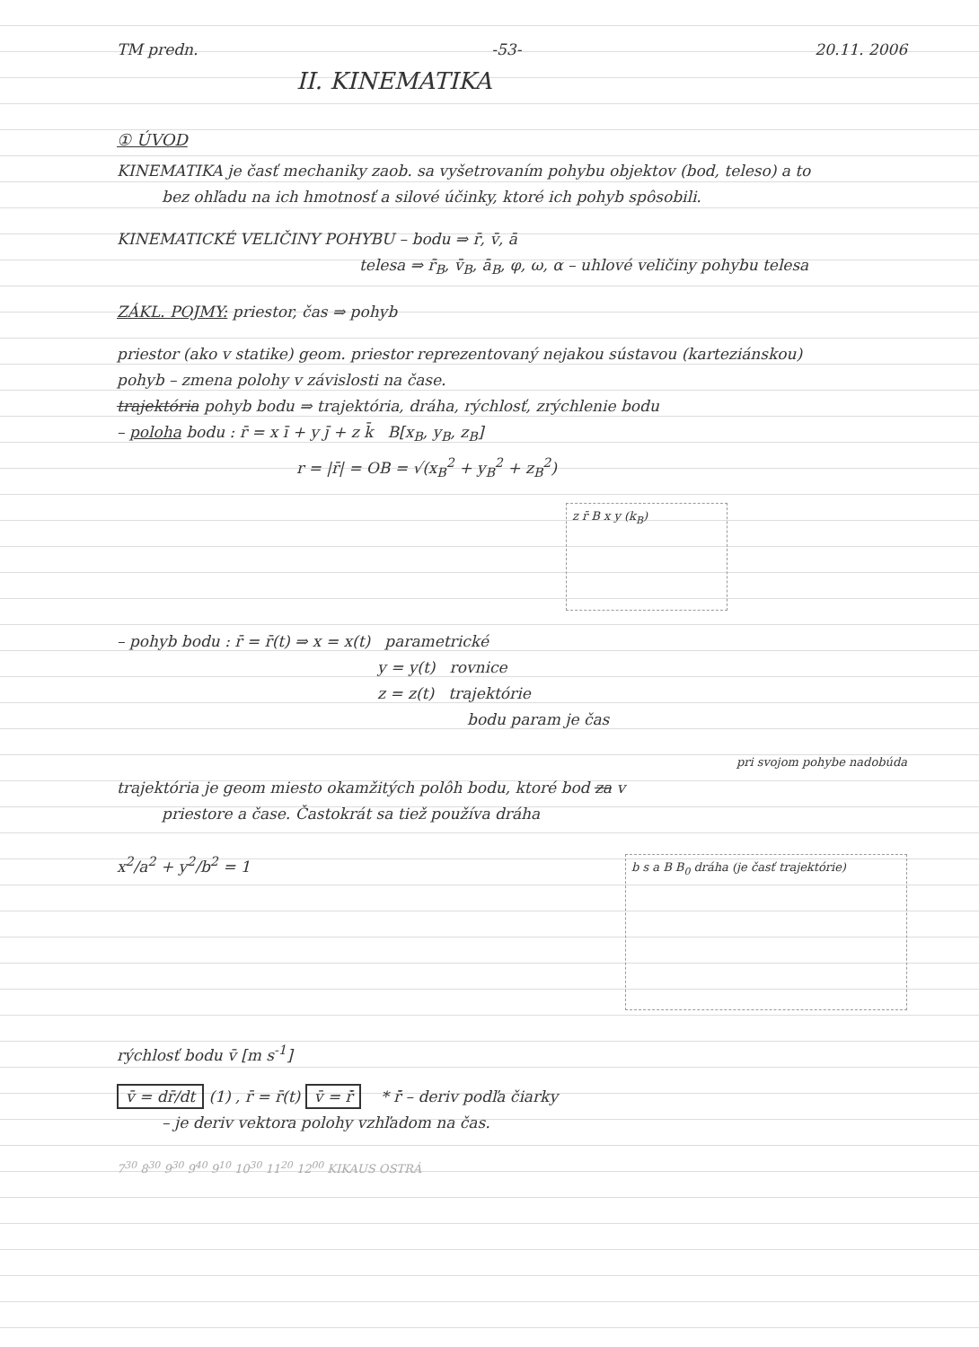TM predn. -53- 20.11. 2006
II. KINEMATIKA
① ÚVOD
KINEMATIKA je časť mechaniky zaob. sa vyšetrovaním pohybu objektov (bod, teleso) a to
bez ohľadu na ich hmotnosť a silové účinky, ktoré ich pohyb spôsobili.
KINEMATICKÉ VELIČINY POHYBU – bodu ⇒ r̄, v̄, ā
telesa ⇒ r̄<sub>B</sub>, v̄<sub>B</sub>, ā<sub>B</sub>, φ, ω, α – uhlové veličiny pohybu telesa
ZÁKL. POJMY: priestor, čas ⇒ pohyb
priestor (ako v statike) geom. priestor reprezentovaný nejakou sústavou (karteziánskou)
pohyb – zmena polohy v závislosti na čase.
trajektória pohyb bodu ⇒ trajektória, dráha, rýchlosť, zrýchlenie bodu
– poloha bodu : r̄ = x ī + y j̄ + z k̄ B[x<sub>B</sub>, y<sub>B</sub>, z<sub>B</sub>]
r = |r̄| = OB = √(x<sub>B</sub><sup>2</sup> + y<sub>B</sub><sup>2</sup> + z<sub>B</sub><sup>2</sup>)
z r̄ B x y (k<sub>B</sub>)
– pohyb bodu : r̄ = r̄(t) ⇒ x = x(t) parametrické
y = y(t) rovnice
z = z(t) trajektórie
bodu param je čas
pri svojom pohybe nadobúda
trajektória je geom miesto okamžitých polôh bodu, ktoré bod za v
priestore a čase. Častokrát sa tiež používa dráha
x<sup>2</sup>/a<sup>2</sup> + y<sup>2</sup>/b<sup>2</sup> = 1 b s a B B<sub>0</sub> dráha (je časť trajektórie)
rýchlosť bodu v̄ [m s<sup>-1</sup>]
v̄ = dr̄/dt (1) , r̄ = r̄(t) v̄ = r̄̇ * r̄̇ – deriv podľa čiarky
– je deriv vektora polohy vzhľadom na čas.
7<sup>30</sup> 8<sup>30</sup> 9<sup>30</sup> 9<sup>40</sup> 9<sup>10</sup> 10<sup>30</sup> 11<sup>20</sup> 12<sup>00</sup> KIKAUS OSTRÁ